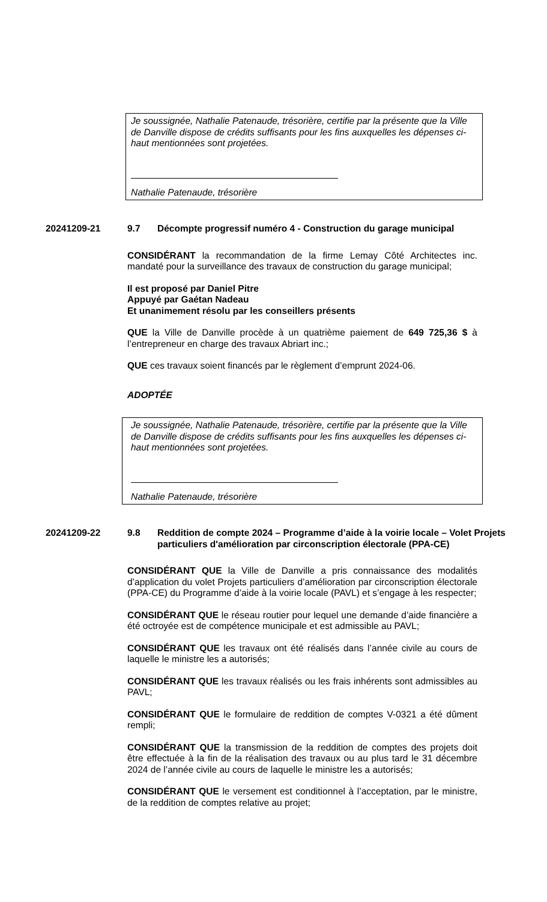Je soussignée, Nathalie Patenaude, trésorière, certifie par la présente que la Ville de Danville dispose de crédits suffisants pour les fins auxquelles les dépenses ci-haut mentionnées sont projetées.
Nathalie Patenaude, trésorière
20241209-21 9.7 Décompte progressif numéro 4 - Construction du garage municipal
CONSIDÉRANT la recommandation de la firme Lemay Côté Architectes inc. mandaté pour la surveillance des travaux de construction du garage municipal;
Il est proposé par Daniel Pitre
Appuyé par Gaétan Nadeau
Et unanimement résolu par les conseillers présents
QUE la Ville de Danville procède à un quatrième paiement de 649 725,36 $ à l’entrepreneur en charge des travaux Abriart inc.;
QUE ces travaux soient financés par le règlement d’emprunt 2024-06.
ADOPTÉE
Je soussignée, Nathalie Patenaude, trésorière, certifie par la présente que la Ville de Danville dispose de crédits suffisants pour les fins auxquelles les dépenses ci-haut mentionnées sont projetées.
Nathalie Patenaude, trésorière
20241209-22 9.8 Reddition de compte 2024 – Programme d’aide à la voirie locale – Volet Projets particuliers d'amélioration par circonscription électorale (PPA-CE)
CONSIDÉRANT QUE la Ville de Danville a pris connaissance des modalités d’application du volet Projets particuliers d’amélioration par circonscription électorale (PPA-CE) du Programme d’aide à la voirie locale (PAVL) et s’engage à les respecter;
CONSIDÉRANT QUE le réseau routier pour lequel une demande d’aide financière a été octroyée est de compétence municipale et est admissible au PAVL;
CONSIDÉRANT QUE les travaux ont été réalisés dans l’année civile au cours de laquelle le ministre les a autorisés;
CONSIDÉRANT QUE les travaux réalisés ou les frais inhérents sont admissibles au PAVL;
CONSIDÉRANT QUE le formulaire de reddition de comptes V-0321 a été dûment rempli;
CONSIDÉRANT QUE la transmission de la reddition de comptes des projets doit être effectuée à la fin de la réalisation des travaux ou au plus tard le 31 décembre 2024 de l’année civile au cours de laquelle le ministre les a autorisés;
CONSIDÉRANT QUE le versement est conditionnel à l’acceptation, par le ministre, de la reddition de comptes relative au projet;